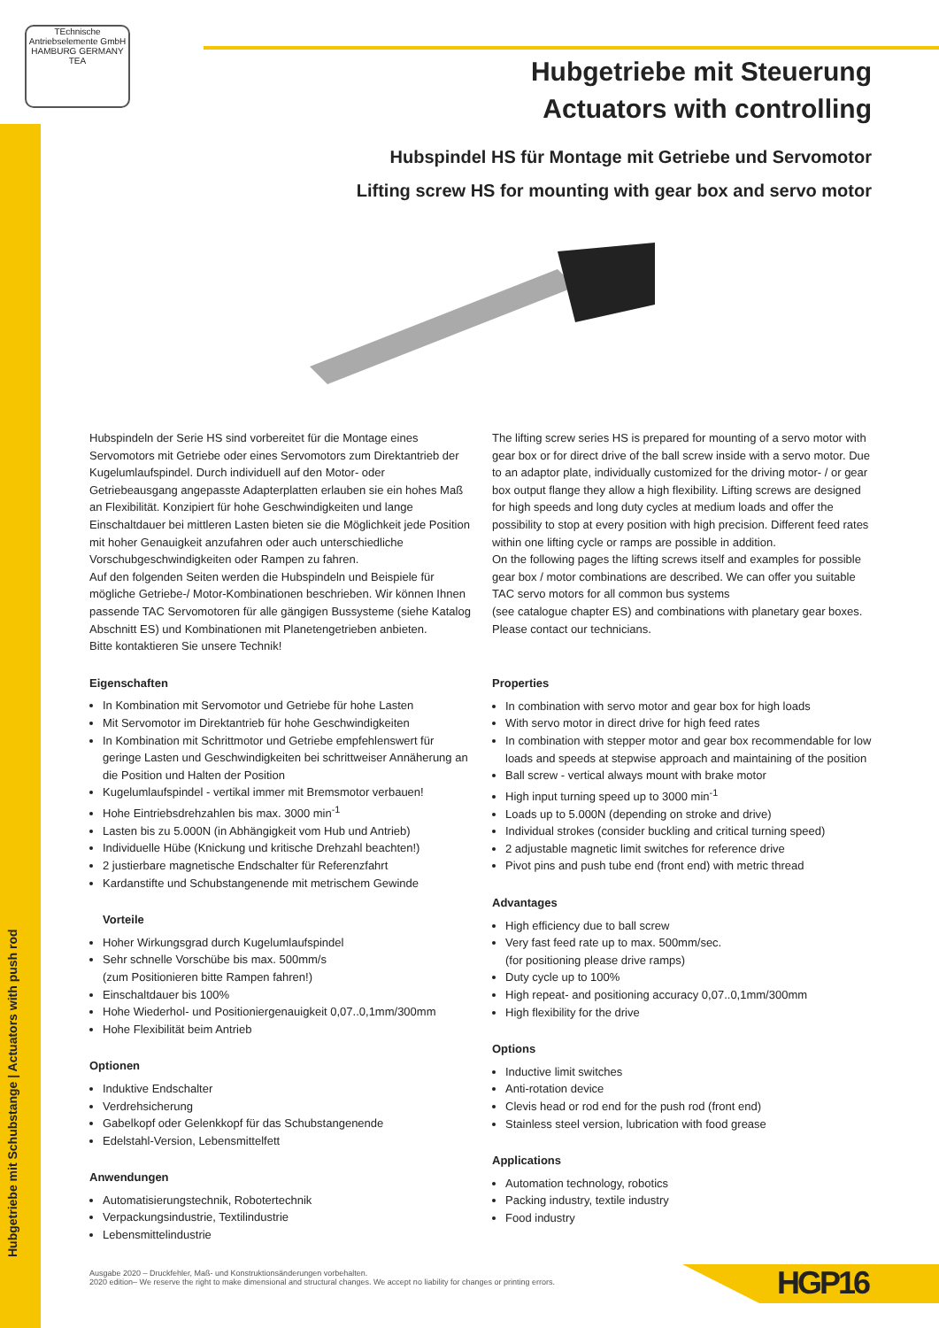TEchnische Antriebselemente GmbH
HAMBURG GERMANY TEA
Hubgetriebe mit Schubstange | Actuators with push rod
Hubgetriebe mit Steuerung
Actuators with controlling
Hubspindel HS für Montage mit Getriebe und Servomotor
Lifting screw HS for mounting with gear box and servo motor
Hubspindeln der Serie HS sind vorbereitet für die Montage eines Servomotors mit Getriebe oder eines Servomotors zum Direktantrieb der Kugelumlaufspindel. Durch individuell auf den Motor- oder Getriebeausgang angepasste Adapterplatten erlauben sie ein hohes Maß an Flexibilität. Konzipiert für hohe Geschwindigkeiten und lange Einschaltdauer bei mittleren Lasten bieten sie die Möglichkeit jede Position mit hoher Genauigkeit anzufahren oder auch unterschiedliche Vorschubgeschwindigkeiten oder Rampen zu fahren.
Auf den folgenden Seiten werden die Hubspindeln und Beispiele für mögliche Getriebe-/ Motor-Kombinationen beschrieben. Wir können Ihnen passende TAC Servomotoren für alle gängigen Bussysteme (siehe Katalog Abschnitt ES) und Kombinationen mit Planetengetrieben anbieten.
Bitte kontaktieren Sie unsere Technik!
Eigenschaften
In Kombination mit Servomotor und Getriebe für hohe Lasten
Mit Servomotor im Direktantrieb für hohe Geschwindigkeiten
In Kombination mit Schrittmotor und Getriebe empfehlenswert für geringe Lasten und Geschwindigkeiten bei schrittweiser Annäherung an die Position und Halten der Position
Kugelumlaufspindel - vertikal immer mit Bremsmotor verbauen!
Hohe Eintriebsdrehzahlen bis max. 3000 min<sup>-1</sup>
Lasten bis zu 5.000N (in Abhängigkeit vom Hub und Antrieb)
Individuelle Hübe (Knickung und kritische Drehzahl beachten!)
2 justierbare magnetische Endschalter für Referenzfahrt
Kardanstifte und Schubstangenende mit metrischem Gewinde
Vorteile
Hoher Wirkungsgrad durch Kugelumlaufspindel
Sehr schnelle Vorschübe bis max. 500mm/s
(zum Positionieren bitte Rampen fahren!)
Einschaltdauer bis 100%
Hohe Wiederhol- und Positioniergenauigkeit 0,07..0,1mm/300mm
Hohe Flexibilität beim Antrieb
Optionen
Induktive Endschalter
Verdrehsicherung
Gabelkopf oder Gelenkkopf für das Schubstangenende
Edelstahl-Version, Lebensmittelfett
Anwendungen
Automatisierungstechnik, Robotertechnik
Verpackungsindustrie, Textilindustrie
Lebensmittelindustrie
The lifting screw series HS is prepared for mounting of a servo motor with gear box or for direct drive of the ball screw inside with a servo motor. Due to an adaptor plate, individually customized for the driving motor- / or gear box output flange they allow a high flexibility. Lifting screws are designed for high speeds and long duty cycles at medium loads and offer the possibility to stop at every position with high precision. Different feed rates within one lifting cycle or ramps are possible in addition.
On the following pages the lifting screws itself and examples for possible gear box / motor combinations are described. We can offer you suitable TAC servo motors for all common bus systems
(see catalogue chapter ES) and combinations with planetary gear boxes.
Please contact our technicians.
Properties
In combination with servo motor and gear box for high loads
With servo motor in direct drive for high feed rates
In combination with stepper motor and gear box recommendable for low loads and speeds at stepwise approach and maintaining of the position
Ball screw - vertical always mount with brake motor
High input turning speed up to 3000 min<sup>-1</sup>
Loads up to 5.000N (depending on stroke and drive)
Individual strokes (consider buckling and critical turning speed)
2 adjustable magnetic limit switches for reference drive
Pivot pins and push tube end (front end) with metric thread
Advantages
High efficiency due to ball screw
Very fast feed rate up to max. 500mm/sec.
(for positioning please drive ramps)
Duty cycle up to 100%
High repeat- and positioning accuracy 0,07..0,1mm/300mm
High flexibility for the drive
Options
Inductive limit switches
Anti-rotation device
Clevis head or rod end for the push rod (front end)
Stainless steel version, lubrication with food grease
Applications
Automation technology, robotics
Packing industry, textile industry
Food industry
Ausgabe 2020 – Druckfehler, Maß- und Konstruktionsänderungen vorbehalten.
2020 edition– We reserve the right to make dimensional and structural changes. We accept no liability for changes or printing errors.
HGP16